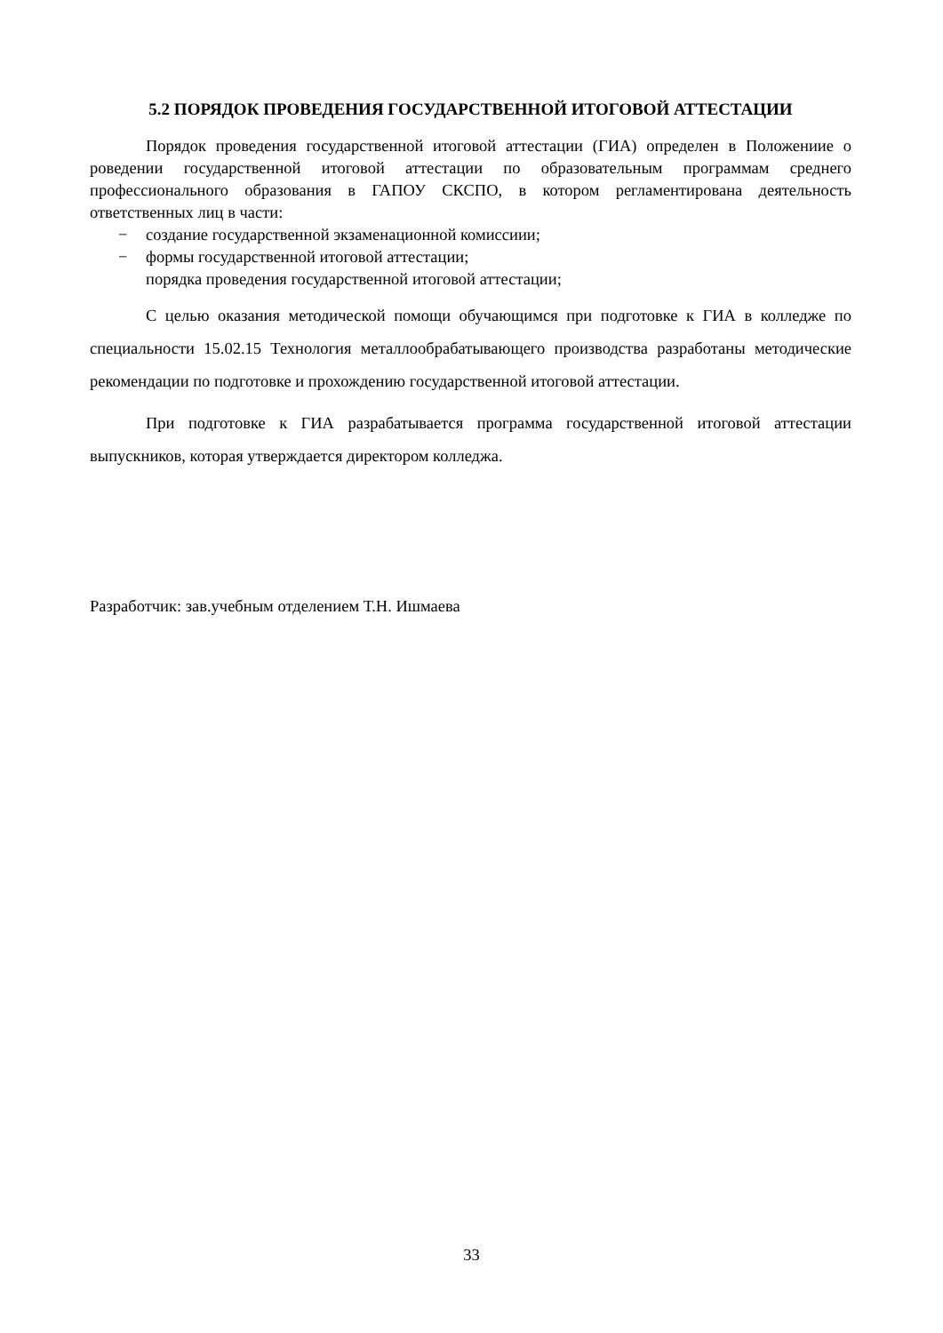5.2 ПОРЯДОК ПРОВЕДЕНИЯ ГОСУДАРСТВЕННОЙ ИТОГОВОЙ АТТЕСТАЦИИ
Порядок проведения государственной итоговой аттестации (ГИА) определен в Положениие о роведении государственной итоговой аттестации по образовательным программам среднего профессионального образования в ГАПОУ СКСПО, в котором регламентирована деятельность ответственных лиц в части:
− создание государственной экзаменационной комиссиии;
− формы государственной итоговой аттестации;
порядка проведения государственной итоговой аттестации;
С целью оказания методической помощи обучающимся при подготовке к ГИА в колледже по специальности 15.02.15 Технология металлообрабатывающего производства разработаны методические рекомендации по подготовке и прохождению государственной итоговой аттестации.
При подготовке к ГИА разрабатывается программа государственной итоговой аттестации выпускников, которая утверждается директором колледжа.
Разработчик: зав.учебным отделением Т.Н. Ишмаева
33